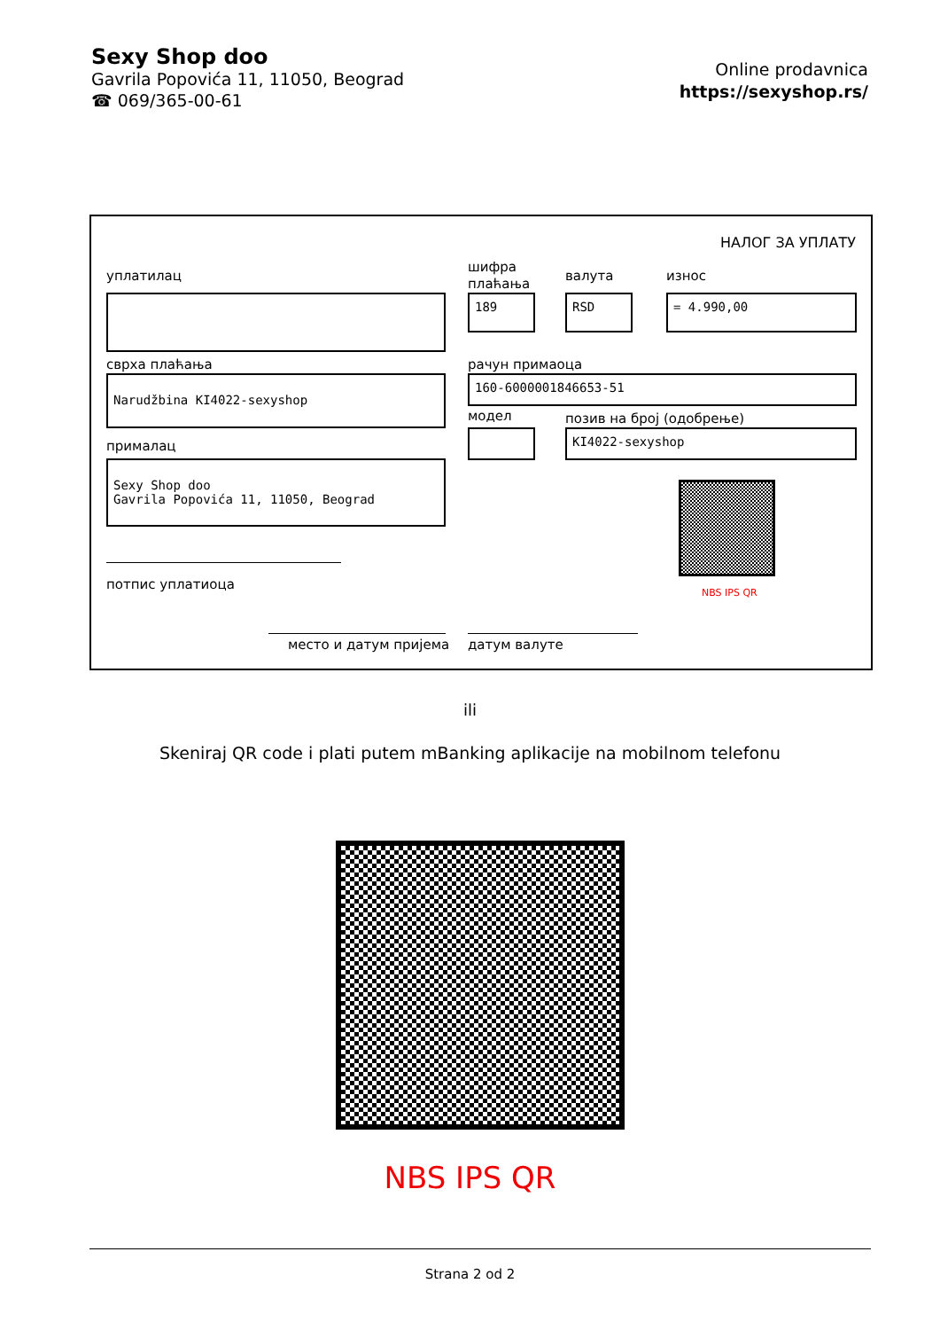Sexy Shop doo
Gavrila Popovića 11, 11050, Beograd
☎ 069/365-00-61
Online prodavnica
https://sexyshop.rs/
НАЛОГ ЗА УПЛАТУ
уплатилац
шифра
плаћања
валута износ
189 RSD = 4.990,00
сврха плаћања рачун примаоца
Narudžbina KI4022-sexyshop 160-6000001846653-51
модел позив на број (одобрење)
KI4022-sexyshop
прималац
Sexy Shop doo
Gavrila Popovića 11, 11050, Beograd
NBS IPS QR
потпис уплатиоца
место и датум пријема датум валуте
ili
Skeniraj QR code i plati putem mBanking aplikacije na mobilnom telefonu
NBS IPS QR
Strana 2 od 2